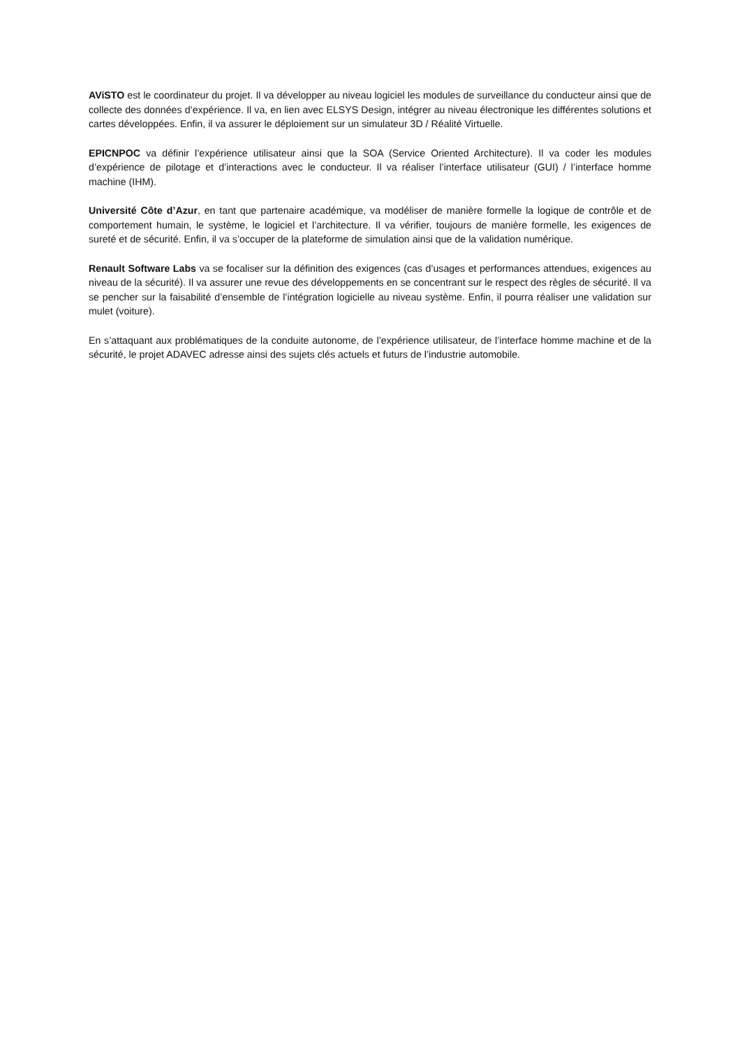AViSTO est le coordinateur du projet. Il va développer au niveau logiciel les modules de surveillance du conducteur ainsi que de collecte des données d’expérience. Il va, en lien avec ELSYS Design, intégrer au niveau électronique les différentes solutions et cartes développées. Enfin, il va assurer le déploiement sur un simulateur 3D / Réalité Virtuelle.
EPICNPOC va définir l’expérience utilisateur ainsi que la SOA (Service Oriented Architecture). Il va coder les modules d’expérience de pilotage et d’interactions avec le conducteur. Il va réaliser l’interface utilisateur (GUI) / l’interface homme machine (IHM).
Université Côte d’Azur, en tant que partenaire académique, va modéliser de manière formelle la logique de contrôle et de comportement humain, le système, le logiciel et l’architecture. Il va vérifier, toujours de manière formelle, les exigences de sureté et de sécurité. Enfin, il va s’occuper de la plateforme de simulation ainsi que de la validation numérique.
Renault Software Labs va se focaliser sur la définition des exigences (cas d’usages et performances attendues, exigences au niveau de la sécurité). Il va assurer une revue des développements en se concentrant sur le respect des règles de sécurité. Il va se pencher sur la faisabilité d’ensemble de l’intégration logicielle au niveau système. Enfin, il pourra réaliser une validation sur mulet (voiture).
En s’attaquant aux problématiques de la conduite autonome, de l’expérience utilisateur, de l’interface homme machine et de la sécurité, le projet ADAVEC adresse ainsi des sujets clés actuels et futurs de l’industrie automobile.